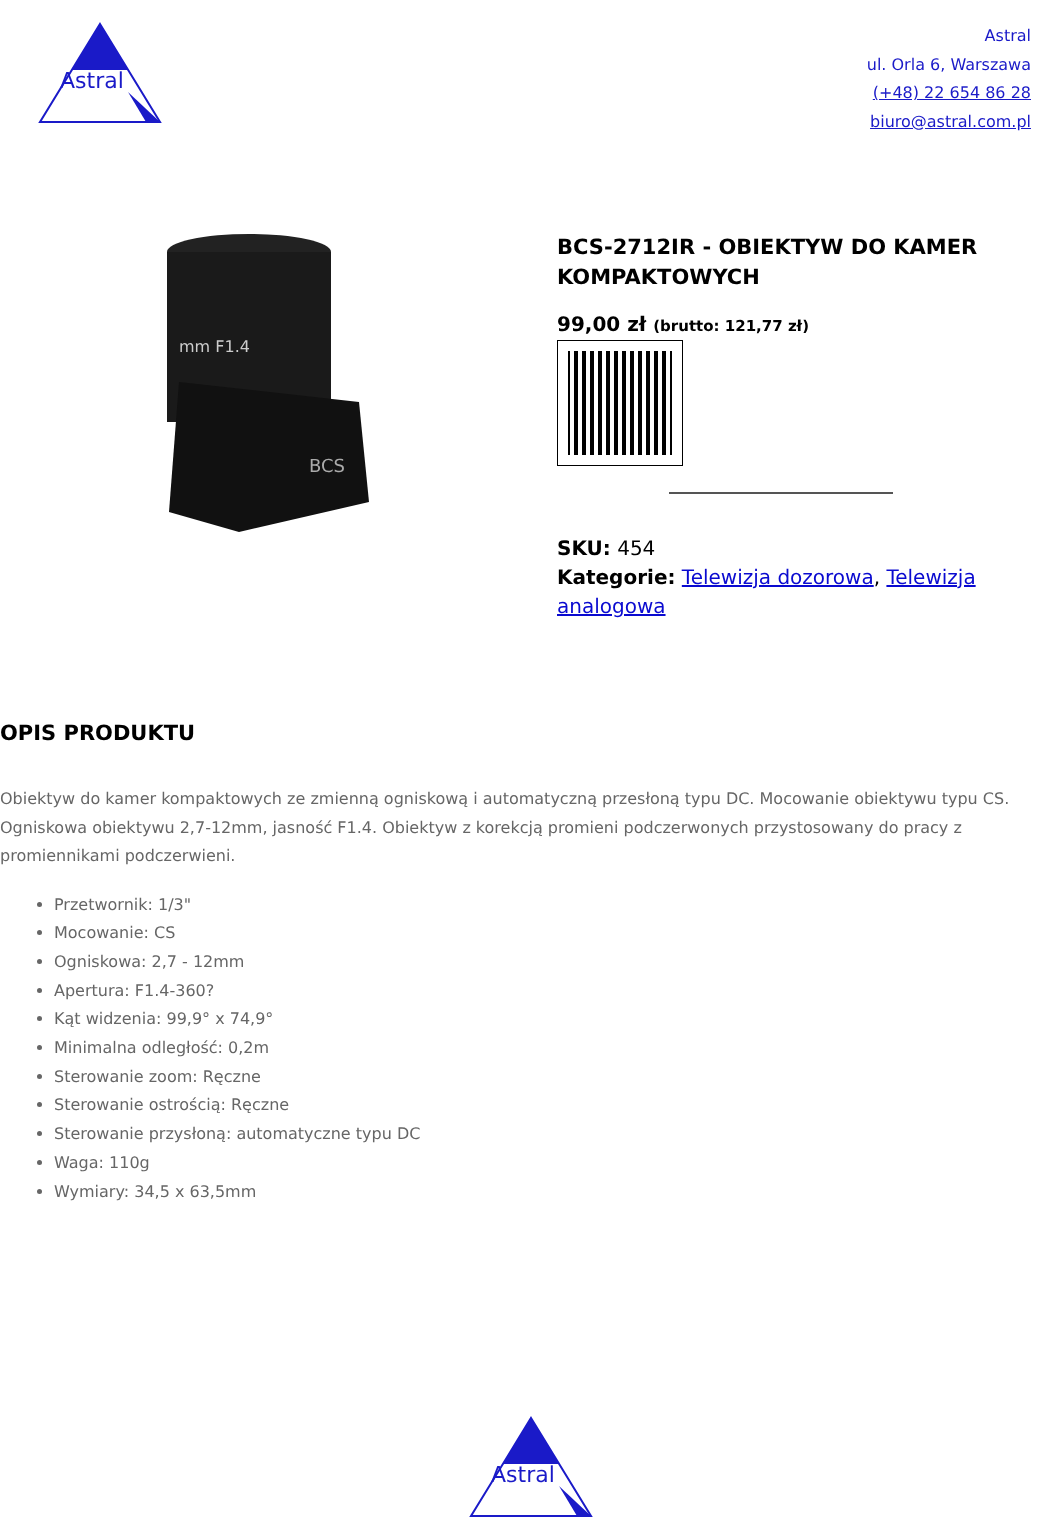Astral
Astral
ul. Orla 6, Warszawa
(+48) 22 654 86 28
biuro@astral.com.pl
mm F1.4
BCS
BCS-2712IR - OBIEKTYW DO KAMER KOMPAKTOWYCH
99,00 zł (brutto: 121,77 zł)
SKU: 454
Kategorie: Telewizja dozorowa, Telewizja analogowa
OPIS PRODUKTU
Obiektyw do kamer kompaktowych ze zmienną ogniskową i automatyczną przesłoną typu DC. Mocowanie obiektywu typu CS. Ogniskowa obiektywu 2,7-12mm, jasność F1.4. Obiektyw z korekcją promieni podczerwonych przystosowany do pracy z promiennikami podczerwieni.
Przetwornik: 1/3"
Mocowanie: CS
Ogniskowa: 2,7 - 12mm
Apertura: F1.4-360?
Kąt widzenia: 99,9° x 74,9°
Minimalna odległość: 0,2m
Sterowanie zoom: Ręczne
Sterowanie ostrością: Ręczne
Sterowanie przysłoną: automatyczne typu DC
Waga: 110g
Wymiary: 34,5 x 63,5mm
Astral